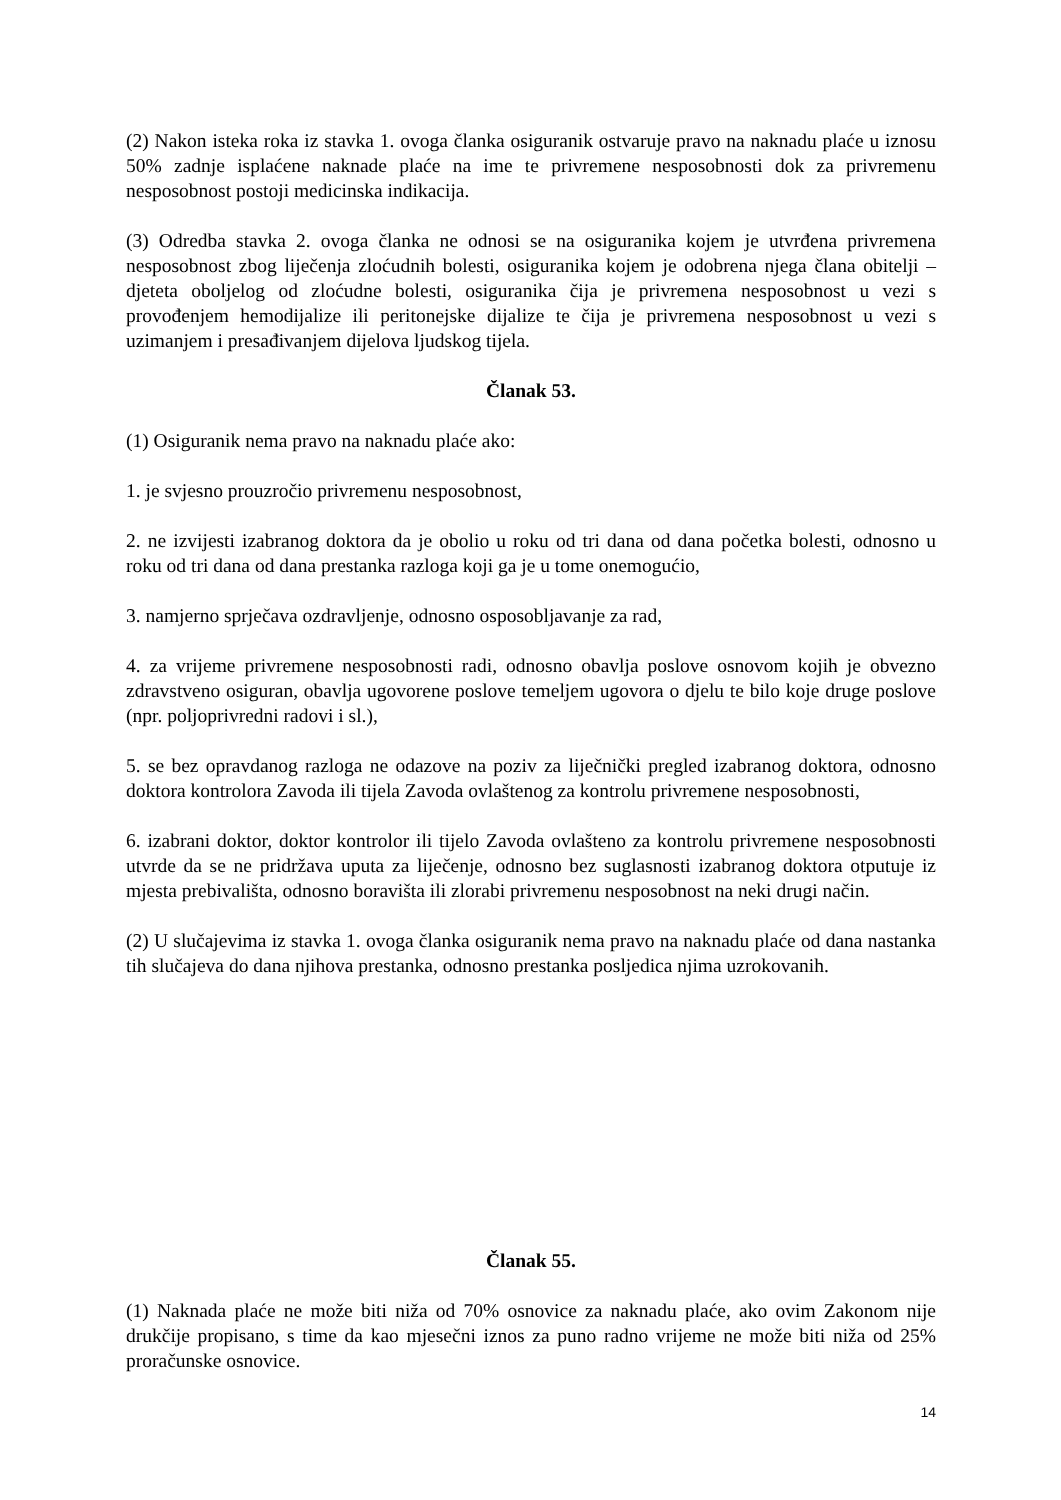(2) Nakon isteka roka iz stavka 1. ovoga članka osiguranik ostvaruje pravo na naknadu plaće u iznosu 50% zadnje isplaćene naknade plaće na ime te privremene nesposobnosti dok za privremenu nesposobnost postoji medicinska indikacija.
(3) Odredba stavka 2. ovoga članka ne odnosi se na osiguranika kojem je utvrđena privremena nesposobnost zbog liječenja zloćudnih bolesti, osiguranika kojem je odobrena njega člana obitelji – djeteta oboljelog od zloćudne bolesti, osiguranika čija je privremena nesposobnost u vezi s provođenjem hemodijalize ili peritonejske dijalize te čija je privremena nesposobnost u vezi s uzimanjem i presađivanjem dijelova ljudskog tijela.
Članak 53.
(1) Osiguranik nema pravo na naknadu plaće ako:
1. je svjesno prouzročio privremenu nesposobnost,
2. ne izvijesti izabranog doktora da je obolio u roku od tri dana od dana početka bolesti, odnosno u roku od tri dana od dana prestanka razloga koji ga je u tome onemogućio,
3. namjerno sprječava ozdravljenje, odnosno osposobljavanje za rad,
4. za vrijeme privremene nesposobnosti radi, odnosno obavlja poslove osnovom kojih je obvezno zdravstveno osiguran, obavlja ugovorene poslove temeljem ugovora o djelu te bilo koje druge poslove (npr. poljoprivredni radovi i sl.),
5. se bez opravdanog razloga ne odazove na poziv za liječnički pregled izabranog doktora, odnosno doktora kontrolora Zavoda ili tijela Zavoda ovlaštenog za kontrolu privremene nesposobnosti,
6. izabrani doktor, doktor kontrolor ili tijelo Zavoda ovlašteno za kontrolu privremene nesposobnosti utvrde da se ne pridržava uputa za liječenje, odnosno bez suglasnosti izabranog doktora otputuje iz mjesta prebivališta, odnosno boravišta ili zlorabi privremenu nesposobnost na neki drugi način.
(2) U slučajevima iz stavka 1. ovoga članka osiguranik nema pravo na naknadu plaće od dana nastanka tih slučajeva do dana njihova prestanka, odnosno prestanka posljedica njima uzrokovanih.
Članak 55.
(1) Naknada plaće ne može biti niža od 70% osnovice za naknadu plaće, ako ovim Zakonom nije drukčije propisano, s time da kao mjesečni iznos za puno radno vrijeme ne može biti niža od 25% proračunske osnovice.
14